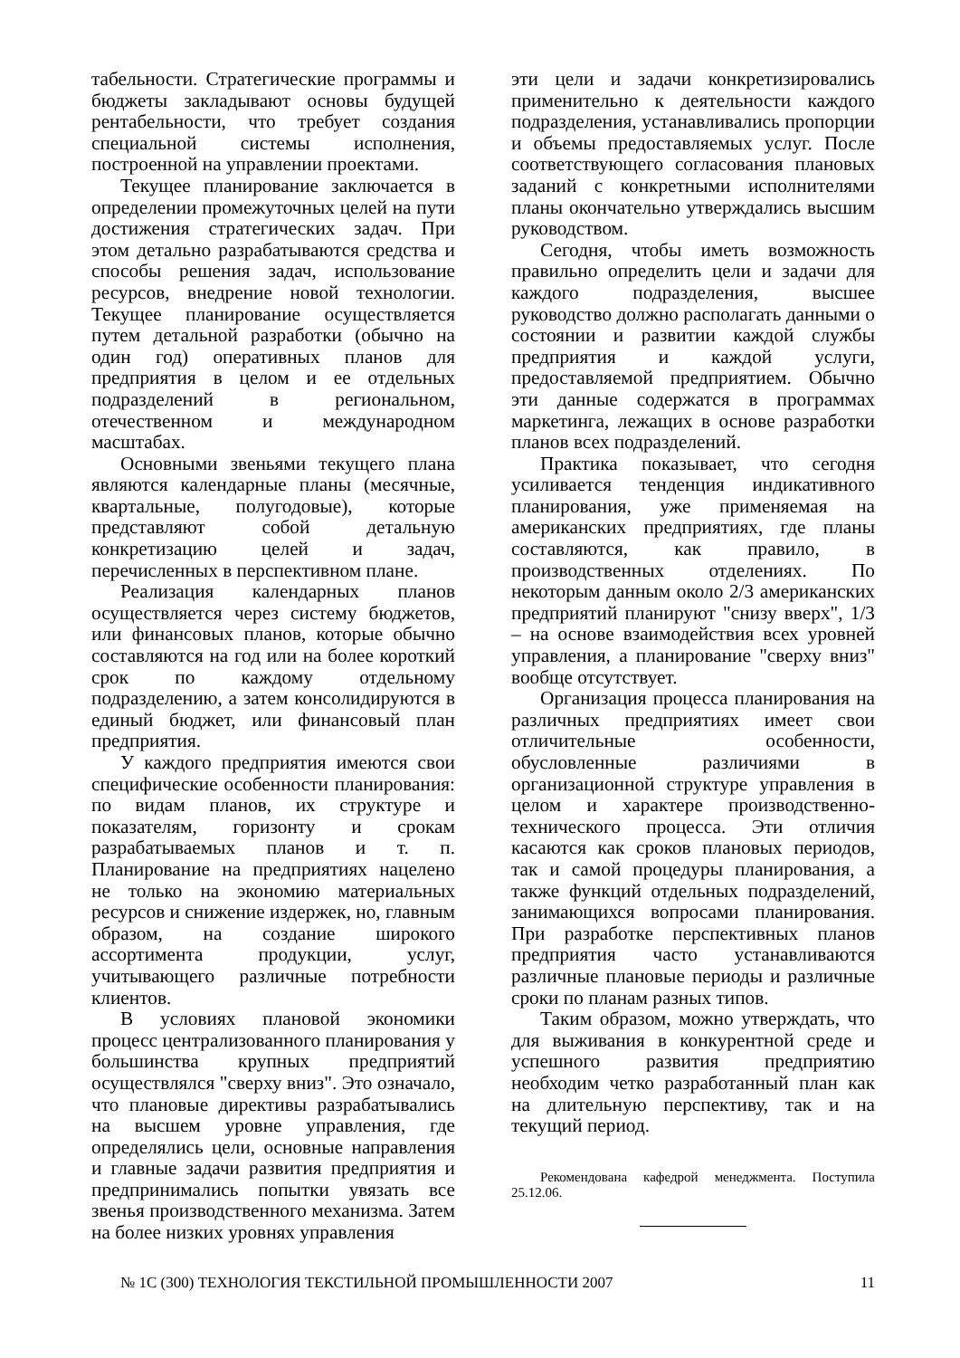табельности. Стратегические программы и бюджеты закладывают основы будущей рентабельности, что требует создания специальной системы исполнения, построенной на управлении проектами.
Текущее планирование заключается в определении промежуточных целей на пути достижения стратегических задач. При этом детально разрабатываются средства и способы решения задач, использование ресурсов, внедрение новой технологии. Текущее планирование осуществляется путем детальной разработки (обычно на один год) оперативных планов для предприятия в целом и ее отдельных подразделений в региональном, отечественном и международном масштабах.
Основными звеньями текущего плана являются календарные планы (месячные, квартальные, полугодовые), которые представляют собой детальную конкретизацию целей и задач, перечисленных в перспективном плане.
Реализация календарных планов осуществляется через систему бюджетов, или финансовых планов, которые обычно составляются на год или на более короткий срок по каждому отдельному подразделению, а затем консолидируются в единый бюджет, или финансовый план предприятия.
У каждого предприятия имеются свои специфические особенности планирования: по видам планов, их структуре и показателям, горизонту и срокам разрабатываемых планов и т. п. Планирование на предприятиях нацелено не только на экономию материальных ресурсов и снижение издержек, но, главным образом, на создание широкого ассортимента продукции, услуг, учитывающего различные потребности клиентов.
В условиях плановой экономики процесс централизованного планирования у большинства крупных предприятий осуществлялся "сверху вниз". Это означало, что плановые директивы разрабатывались на высшем уровне управления, где определялись цели, основные направления и главные задачи развития предприятия и предпринимались попытки увязать все звенья производственного механизма. Затем на более низких уровнях управления
эти цели и задачи конкретизировались применительно к деятельности каждого подразделения, устанавливались пропорции и объемы предоставляемых услуг. После соответствующего согласования плановых заданий с конкретными исполнителями планы окончательно утверждались высшим руководством.
Сегодня, чтобы иметь возможность правильно определить цели и задачи для каждого подразделения, высшее руководство должно располагать данными о состоянии и развитии каждой службы предприятия и каждой услуги, предоставляемой предприятием. Обычно эти данные содержатся в программах маркетинга, лежащих в основе разработки планов всех подразделений.
Практика показывает, что сегодня усиливается тенденция индикативного планирования, уже применяемая на американских предприятиях, где планы составляются, как правило, в производственных отделениях. По некоторым данным около 2/3 американских предприятий планируют "снизу вверх", 1/3 – на основе взаимодействия всех уровней управления, а планирование "сверху вниз" вообще отсутствует.
Организация процесса планирования на различных предприятиях имеет свои отличительные особенности, обусловленные различиями в организационной структуре управления в целом и характере производственно-технического процесса. Эти отличия касаются как сроков плановых периодов, так и самой процедуры планирования, а также функций отдельных подразделений, занимающихся вопросами планирования. При разработке перспективных планов предприятия часто устанавливаются различные плановые периоды и различные сроки по планам разных типов.
Таким образом, можно утверждать, что для выживания в конкурентной среде и успешного развития предприятию необходим четко разработанный план как на длительную перспективу, так и на текущий период.
Рекомендована кафедрой менеджмента. Поступила 25.12.06.
№ 1С (300) ТЕХНОЛОГИЯ ТЕКСТИЛЬНОЙ ПРОМЫШЛЕННОСТИ 2007 11